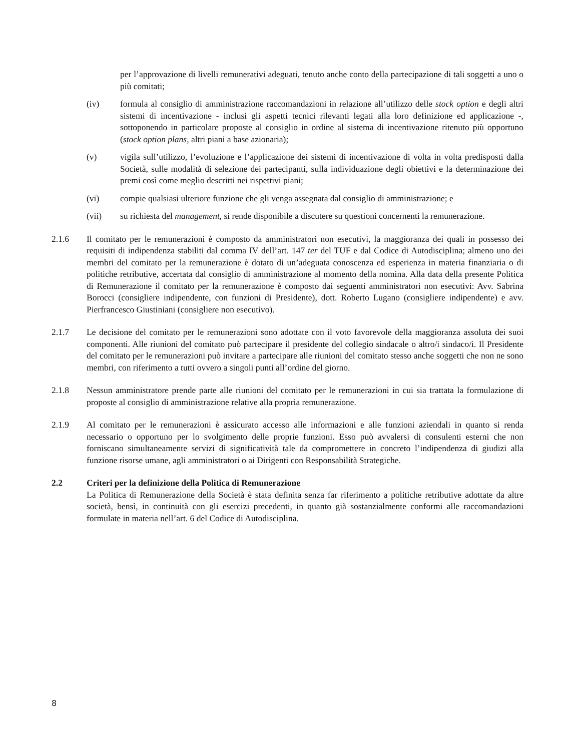per l’approvazione di livelli remunerativi adeguati, tenuto anche conto della partecipazione di tali soggetti a uno o più comitati;
(iv) formula al consiglio di amministrazione raccomandazioni in relazione all’utilizzo delle stock option e degli altri sistemi di incentivazione - inclusi gli aspetti tecnici rilevanti legati alla loro definizione ed applicazione -, sottoponendo in particolare proposte al consiglio in ordine al sistema di incentivazione ritenuto più opportuno (stock option plans, altri piani a base azionaria);
(v) vigila sull’utilizzo, l’evoluzione e l’applicazione dei sistemi di incentivazione di volta in volta predisposti dalla Società, sulle modalità di selezione dei partecipanti, sulla individuazione degli obiettivi e la determinazione dei premi così come meglio descritti nei rispettivi piani;
(vi) compie qualsiasi ulteriore funzione che gli venga assegnata dal consiglio di amministrazione; e
(vii) su richiesta del management, si rende disponibile a discutere su questioni concernenti la remunerazione.
2.1.6 Il comitato per le remunerazioni è composto da amministratori non esecutivi, la maggioranza dei quali in possesso dei requisiti di indipendenza stabiliti dal comma IV dell’art. 147 ter del TUF e dal Codice di Autodisciplina; almeno uno dei membri del comitato per la remunerazione è dotato di un’adeguata conoscenza ed esperienza in materia finanziaria o di politiche retributive, accertata dal consiglio di amministrazione al momento della nomina. Alla data della presente Politica di Remunerazione il comitato per la remunerazione è composto dai seguenti amministratori non esecutivi: Avv. Sabrina Borocci (consigliere indipendente, con funzioni di Presidente), dott. Roberto Lugano (consigliere indipendente) e avv. Pierfrancesco Giustiniani (consigliere non esecutivo).
2.1.7 Le decisione del comitato per le remunerazioni sono adottate con il voto favorevole della maggioranza assoluta dei suoi componenti. Alle riunioni del comitato può partecipare il presidente del collegio sindacale o altro/i sindaco/i. Il Presidente del comitato per le remunerazioni può invitare a partecipare alle riunioni del comitato stesso anche soggetti che non ne sono membri, con riferimento a tutti ovvero a singoli punti all’ordine del giorno.
2.1.8 Nessun amministratore prende parte alle riunioni del comitato per le remunerazioni in cui sia trattata la formulazione di proposte al consiglio di amministrazione relative alla propria remunerazione.
2.1.9 Al comitato per le remunerazioni è assicurato accesso alle informazioni e alle funzioni aziendali in quanto si renda necessario o opportuno per lo svolgimento delle proprie funzioni. Esso può avvalersi di consulenti esterni che non forniscano simultaneamente servizi di significatività tale da compromettere in concreto l’indipendenza di giudizi alla funzione risorse umane, agli amministratori o ai Dirigenti con Responsabilità Strategiche.
2.2 Criteri per la definizione della Politica di Remunerazione
La Politica di Remunerazione della Società è stata definita senza far riferimento a politiche retributive adottate da altre società, bensì, in continuità con gli esercizi precedenti, in quanto già sostanzialmente conformi alle raccomandazioni formulate in materia nell’art. 6 del Codice di Autodisciplina.
8